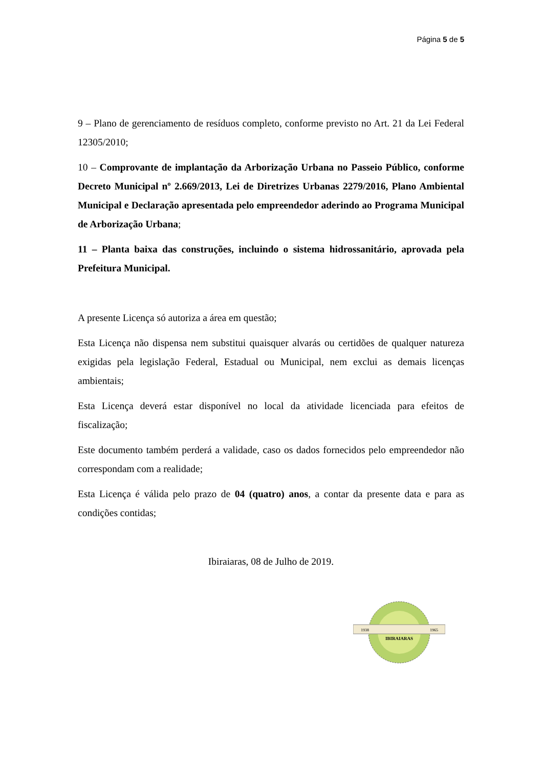Página 5 de 5
9 – Plano de gerenciamento de resíduos completo, conforme previsto no Art. 21 da Lei Federal 12305/2010;
10 – Comprovante de implantação da Arborização Urbana no Passeio Público, conforme Decreto Municipal nº 2.669/2013, Lei de Diretrizes Urbanas 2279/2016, Plano Ambiental Municipal e Declaração apresentada pelo empreendedor aderindo ao Programa Municipal de Arborização Urbana;
11 – Planta baixa das construções, incluindo o sistema hidrossanitário, aprovada pela Prefeitura Municipal.
A presente Licença só autoriza a área em questão;
Esta Licença não dispensa nem substitui quaisquer alvarás ou certidões de qualquer natureza exigidas pela legislação Federal, Estadual ou Municipal, nem exclui as demais licenças ambientais;
Esta Licença deverá estar disponível no local da atividade licenciada para efeitos de fiscalização;
Este documento também perderá a validade, caso os dados fornecidos pelo empreendedor não correspondam com a realidade;
Esta Licença é válida pelo prazo de 04 (quatro) anos, a contar da presente data e para as condições contidas;
Ibiraiaras, 08 de Julho de 2019.
1938
1965
IBIRAIARAS